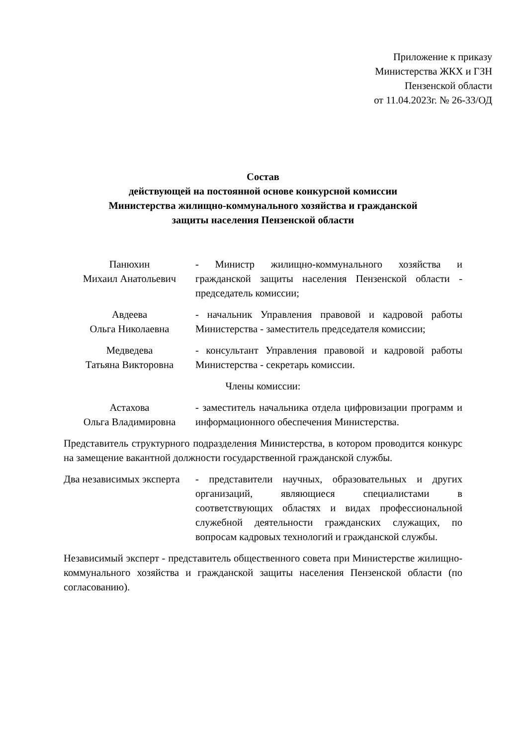Приложение к приказу
Министерства ЖКХ и ГЗН
Пензенской области
от 11.04.2023г. № 26-33/ОД
Состав
действующей на постоянной основе конкурсной комиссии
Министерства жилищно-коммунального хозяйства и гражданской
защиты населения Пензенской области
Панюхин
Михаил Анатольевич
- Министр жилищно-коммунального хозяйства и гражданской защиты населения Пензенской области - председатель комиссии;
Авдеева
Ольга Николаевна
- начальник Управления правовой и кадровой работы Министерства - заместитель председателя комиссии;
Медведева
Татьяна Викторовна
- консультант Управления правовой и кадровой работы Министерства - секретарь комиссии.
Члены комиссии:
Астахова
Ольга Владимировна
- заместитель начальника отдела цифровизации программ и информационного обеспечения Министерства.
Представитель структурного подразделения Министерства, в котором проводится конкурс на замещение вакантной должности государственной гражданской службы.
Два независимых эксперта
- представители научных, образовательных и других организаций, являющиеся специалистами в соответствующих областях и видах профессиональной служебной деятельности гражданских служащих, по вопросам кадровых технологий и гражданской службы.
Независимый эксперт - представитель общественного совета при Министерстве жилищно-коммунального хозяйства и гражданской защиты населения Пензенской области (по согласованию).